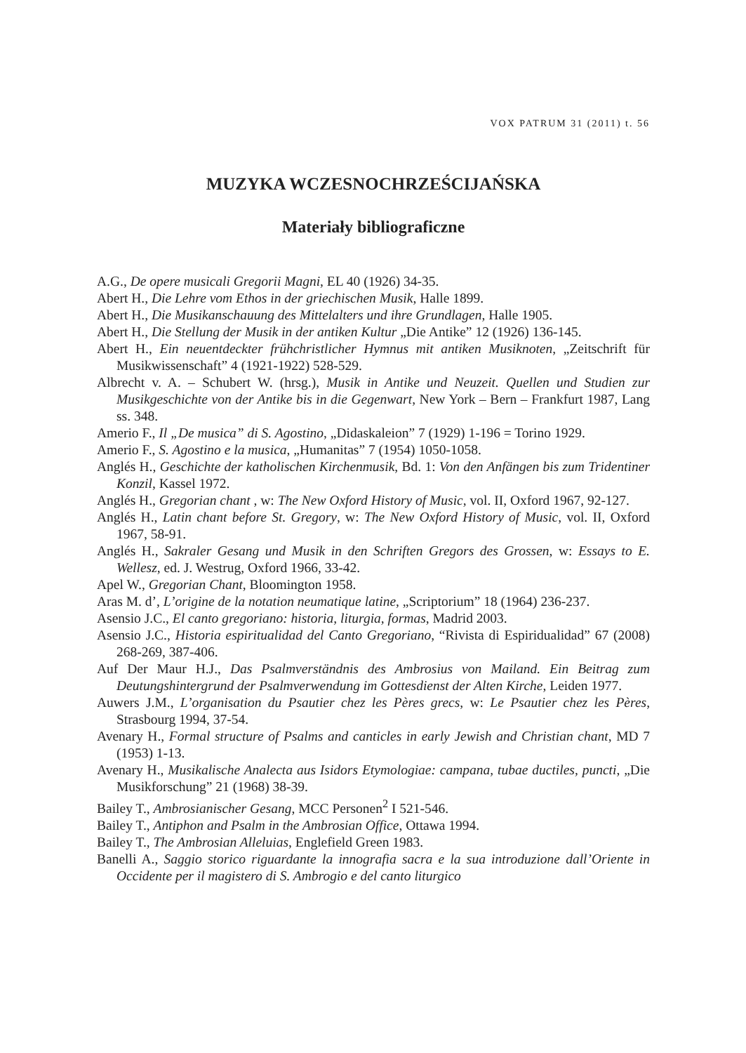VOX PATRUM 31 (2011) t. 56
MUZYKA WCZESNOCHRZEŚCIJAŃSKA
Materiały bibliograficzne
A.G., De opere musicali Gregorii Magni, EL 40 (1926) 34-35.
Abert H., Die Lehre vom Ethos in der griechischen Musik, Halle 1899.
Abert H., Die Musikanschauung des Mittelalters und ihre Grundlagen, Halle 1905.
Abert H., Die Stellung der Musik in der antiken Kultur „Die Antike” 12 (1926) 136-145.
Abert H., Ein neuentdeckter frühchristlicher Hymnus mit antiken Musiknoten, „Zeitschrift für Musikwissenschaft” 4 (1921-1922) 528-529.
Albrecht v. A. – Schubert W. (hrsg.), Musik in Antike und Neuzeit. Quellen und Studien zur Musikgeschichte von der Antike bis in die Gegenwart, New York – Bern – Frankfurt 1987, Lang ss. 348.
Amerio F., Il „De musica” di S. Agostino, „Didaskaleion” 7 (1929) 1-196 = Torino 1929.
Amerio F., S. Agostino e la musica, „Humanitas” 7 (1954) 1050-1058.
Anglés H., Geschichte der katholischen Kirchenmusik, Bd. 1: Von den Anfängen bis zum Tridentiner Konzil, Kassel 1972.
Anglés H., Gregorian chant , w: The New Oxford History of Music, vol. II, Oxford 1967, 92-127.
Anglés H., Latin chant before St. Gregory, w: The New Oxford History of Music, vol. II, Oxford 1967, 58-91.
Anglés H., Sakraler Gesang und Musik in den Schriften Gregors des Grossen, w: Essays to E. Wellesz, ed. J. Westrug, Oxford 1966, 33-42.
Apel W., Gregorian Chant, Bloomington 1958.
Aras M. d’, L’origine de la notation neumatique latine, „Scriptorium” 18 (1964) 236-237.
Asensio J.C., El canto gregoriano: historia, liturgia, formas, Madrid 2003.
Asensio J.C., Historia espiritualidad del Canto Gregoriano, “Rivista di Espiridualidad” 67 (2008) 268-269, 387-406.
Auf Der Maur H.J., Das Psalmverständnis des Ambrosius von Mailand. Ein Beitrag zum Deutungshintergrund der Psalmverwendung im Gottesdienst der Alten Kirche, Leiden 1977.
Auwers J.M., L’organisation du Psautier chez les Pères grecs, w: Le Psautier chez les Pères, Strasbourg 1994, 37-54.
Avenary H., Formal structure of Psalms and canticles in early Jewish and Christian chant, MD 7 (1953) 1-13.
Avenary H., Musikalische Analecta aus Isidors Etymologiae: campana, tubae ductiles, puncti, „Die Musikforschung” 21 (1968) 38-39.
Bailey T., Ambrosianischer Gesang, MCC Personen<sup>2</sup> I 521-546.
Bailey T., Antiphon and Psalm in the Ambrosian Office, Ottawa 1994.
Bailey T., The Ambrosian Alleluias, Englefield Green 1983.
Banelli A., Saggio storico riguardante la innografia sacra e la sua introduzione dall’Oriente in Occidente per il magistero di S. Ambrogio e del canto liturgico